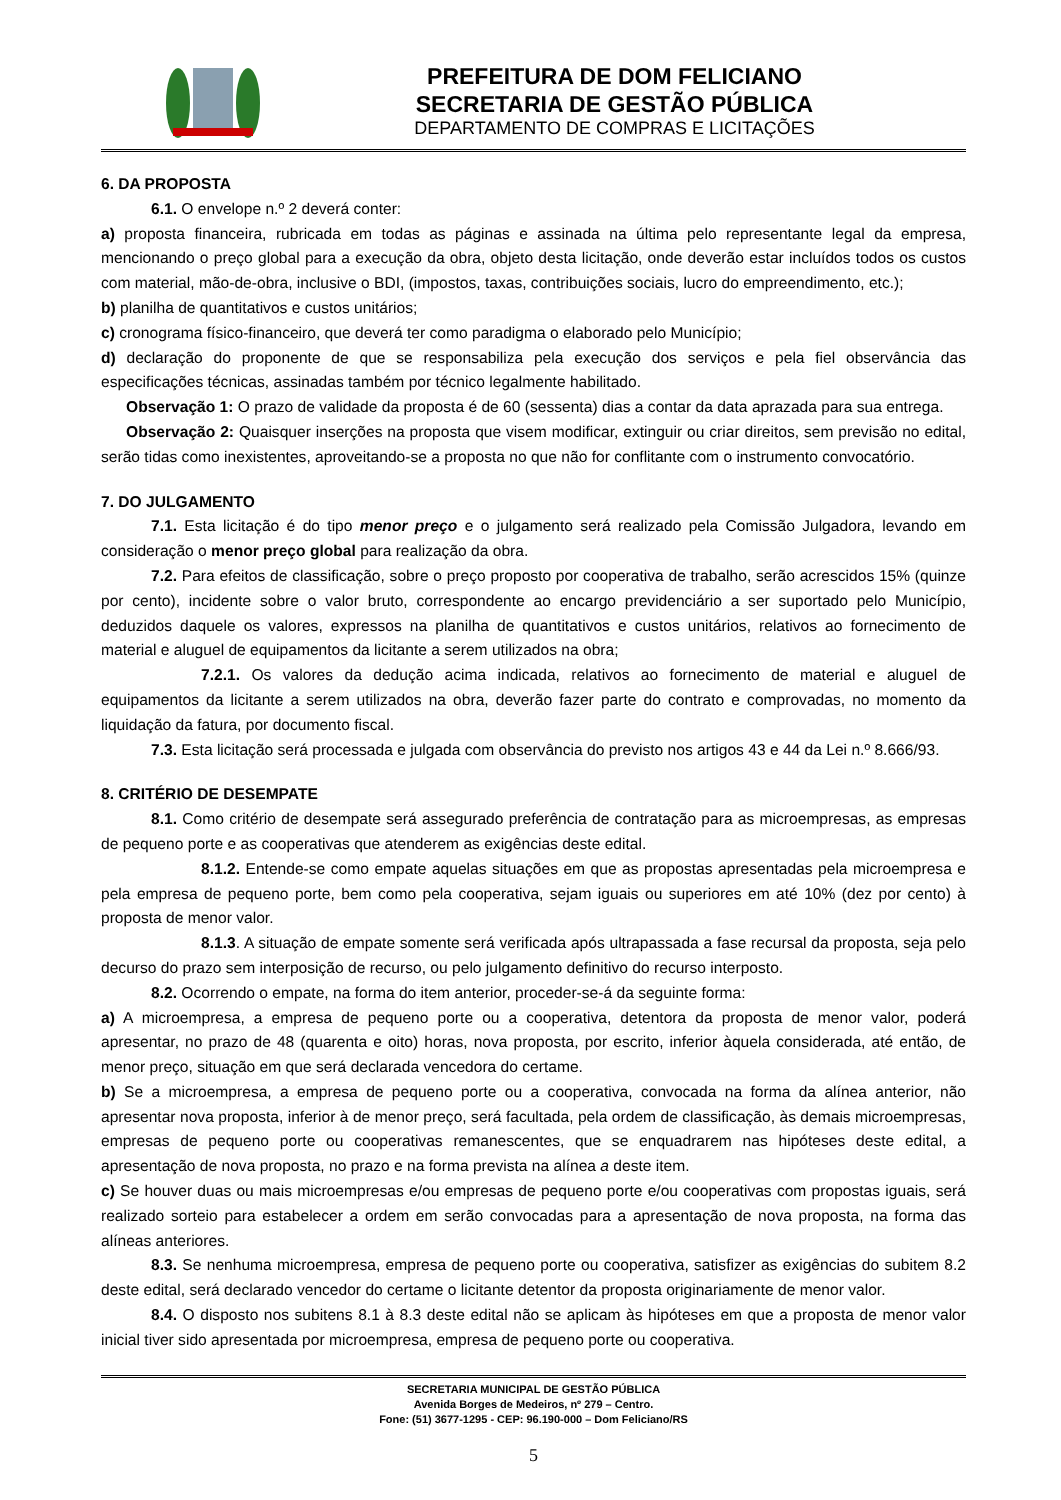PREFEITURA DE DOM FELICIANO
SECRETARIA DE GESTÃO PÚBLICA
DEPARTAMENTO DE COMPRAS E LICITAÇÕES
6. DA PROPOSTA
6.1. O envelope n.º 2 deverá conter:
a) proposta financeira, rubricada em todas as páginas e assinada na última pelo representante legal da empresa, mencionando o preço global para a execução da obra, objeto desta licitação, onde deverão estar incluídos todos os custos com material, mão-de-obra, inclusive o BDI, (impostos, taxas, contribuições sociais, lucro do empreendimento, etc.);
b) planilha de quantitativos e custos unitários;
c) cronograma físico-financeiro, que deverá ter como paradigma o elaborado pelo Município;
d) declaração do proponente de que se responsabiliza pela execução dos serviços e pela fiel observância das especificações técnicas, assinadas também por técnico legalmente habilitado.
Observação 1: O prazo de validade da proposta é de 60 (sessenta) dias a contar da data aprazada para sua entrega.
Observação 2: Quaisquer inserções na proposta que visem modificar, extinguir ou criar direitos, sem previsão no edital, serão tidas como inexistentes, aproveitando-se a proposta no que não for conflitante com o instrumento convocatório.
7. DO JULGAMENTO
7.1. Esta licitação é do tipo menor preço e o julgamento será realizado pela Comissão Julgadora, levando em consideração o menor preço global para realização da obra.
7.2. Para efeitos de classificação, sobre o preço proposto por cooperativa de trabalho, serão acrescidos 15% (quinze por cento), incidente sobre o valor bruto, correspondente ao encargo previdenciário a ser suportado pelo Município, deduzidos daquele os valores, expressos na planilha de quantitativos e custos unitários, relativos ao fornecimento de material e aluguel de equipamentos da licitante a serem utilizados na obra;
7.2.1. Os valores da dedução acima indicada, relativos ao fornecimento de material e aluguel de equipamentos da licitante a serem utilizados na obra, deverão fazer parte do contrato e comprovadas, no momento da liquidação da fatura, por documento fiscal.
7.3. Esta licitação será processada e julgada com observância do previsto nos artigos 43 e 44 da Lei n.º 8.666/93.
8. CRITÉRIO DE DESEMPATE
8.1. Como critério de desempate será assegurado preferência de contratação para as microempresas, as empresas de pequeno porte e as cooperativas que atenderem as exigências deste edital.
8.1.2. Entende-se como empate aquelas situações em que as propostas apresentadas pela microempresa e pela empresa de pequeno porte, bem como pela cooperativa, sejam iguais ou superiores em até 10% (dez por cento) à proposta de menor valor.
8.1.3. A situação de empate somente será verificada após ultrapassada a fase recursal da proposta, seja pelo decurso do prazo sem interposição de recurso, ou pelo julgamento definitivo do recurso interposto.
8.2. Ocorrendo o empate, na forma do item anterior, proceder-se-á da seguinte forma:
a) A microempresa, a empresa de pequeno porte ou a cooperativa, detentora da proposta de menor valor, poderá apresentar, no prazo de 48 (quarenta e oito) horas, nova proposta, por escrito, inferior àquela considerada, até então, de menor preço, situação em que será declarada vencedora do certame.
b) Se a microempresa, a empresa de pequeno porte ou a cooperativa, convocada na forma da alínea anterior, não apresentar nova proposta, inferior à de menor preço, será facultada, pela ordem de classificação, às demais microempresas, empresas de pequeno porte ou cooperativas remanescentes, que se enquadrarem nas hipóteses deste edital, a apresentação de nova proposta, no prazo e na forma prevista na alínea a deste item.
c) Se houver duas ou mais microempresas e/ou empresas de pequeno porte e/ou cooperativas com propostas iguais, será realizado sorteio para estabelecer a ordem em serão convocadas para a apresentação de nova proposta, na forma das alíneas anteriores.
8.3. Se nenhuma microempresa, empresa de pequeno porte ou cooperativa, satisfizer as exigências do subitem 8.2 deste edital, será declarado vencedor do certame o licitante detentor da proposta originariamente de menor valor.
8.4. O disposto nos subitens 8.1 à 8.3 deste edital não se aplicam às hipóteses em que a proposta de menor valor inicial tiver sido apresentada por microempresa, empresa de pequeno porte ou cooperativa.
SECRETARIA MUNICIPAL DE GESTÃO PÚBLICA
Avenida Borges de Medeiros, nº 279 – Centro.
Fone: (51) 3677-1295 - CEP: 96.190-000 – Dom Feliciano/RS
5